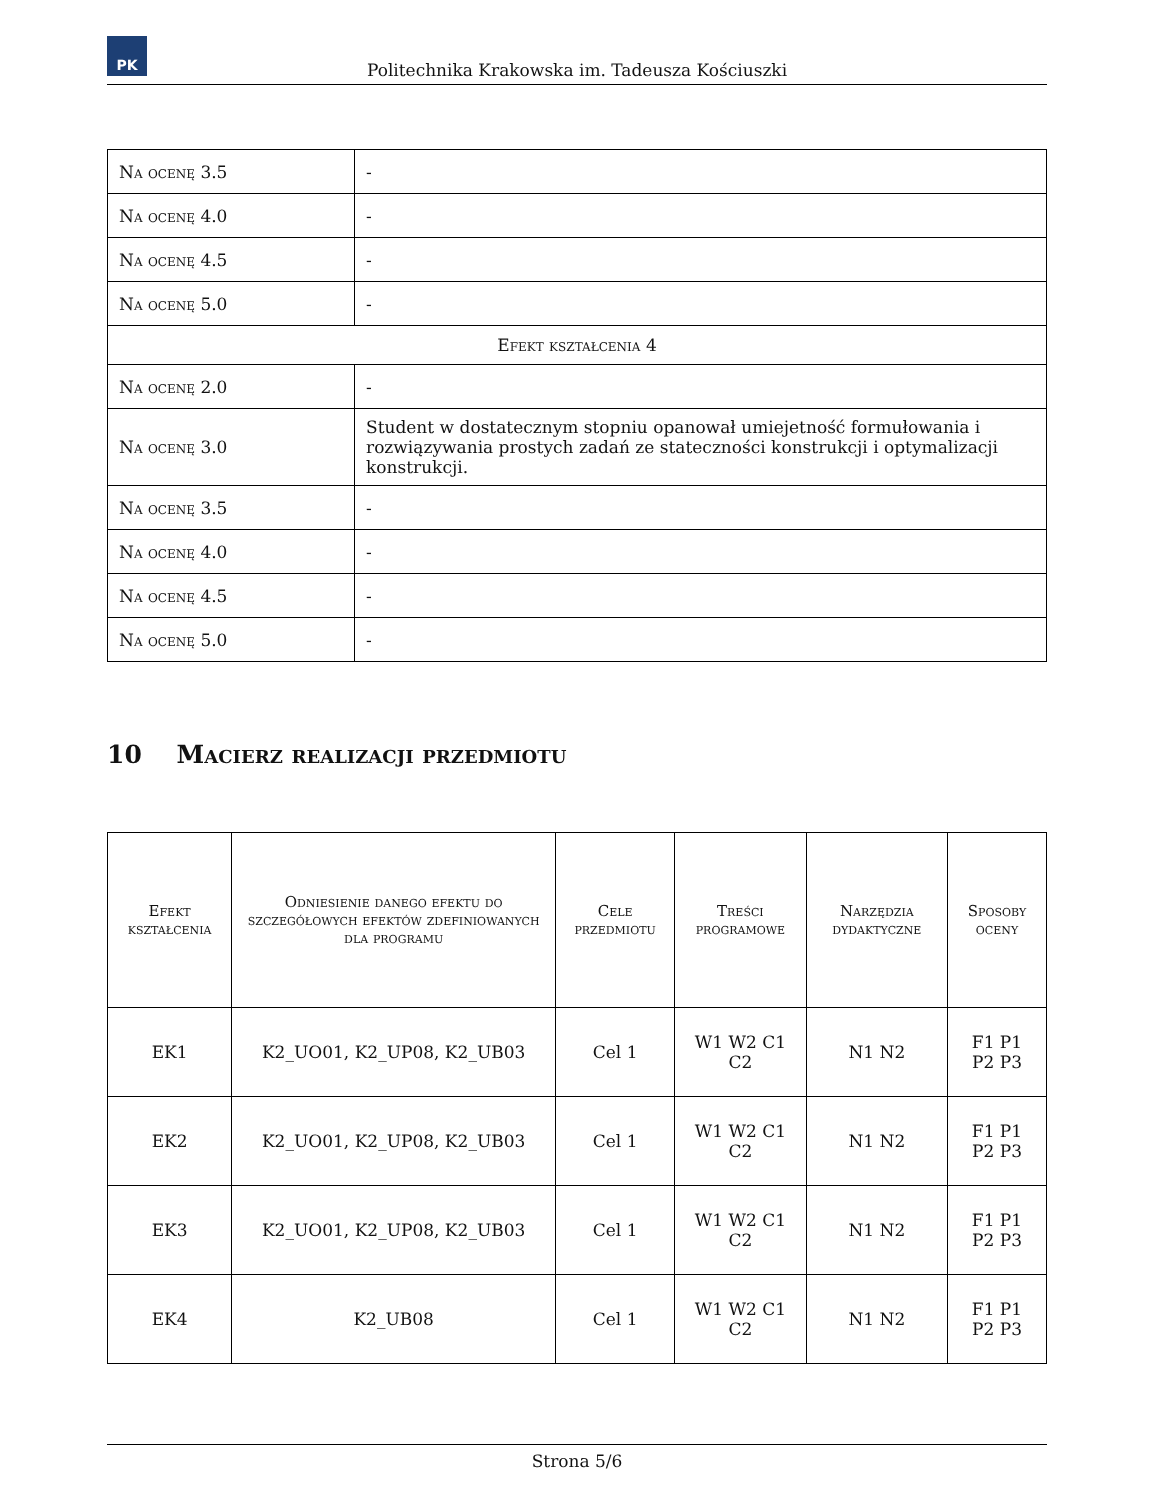PK
Politechnika Krakowska im. Tadeusza Kościuszki
| Na ocenę 3.5 | - |
| Na ocenę 4.0 | - |
| Na ocenę 4.5 | - |
| Na ocenę 5.0 | - |
| Efekt kształcenia 4 | |
| Na ocenę 2.0 | - |
| Na ocenę 3.0 | Student w dostatecznym stopniu opanował umiejetność formułowania i rozwiązywania prostych zadań ze stateczności konstrukcji i optymalizacji konstrukcji. |
| Na ocenę 3.5 | - |
| Na ocenę 4.0 | - |
| Na ocenę 4.5 | - |
| Na ocenę 5.0 | - |
10 Macierz realizacji przedmiotu
| Efekt kształcenia | Odniesienie danego efektu do szczegółowych efektów zdefiniowanych dla programu | Cele przedmiotu | Treści programowe | Narzędzia dydaktyczne | Sposoby oceny |
| --- | --- | --- | --- | --- | --- |
| EK1 | K2_UO01, K2_UP08, K2_UB03 | Cel 1 | W1 W2 C1 C2 | N1 N2 | F1 P1 P2 P3 |
| EK2 | K2_UO01, K2_UP08, K2_UB03 | Cel 1 | W1 W2 C1 C2 | N1 N2 | F1 P1 P2 P3 |
| EK3 | K2_UO01, K2_UP08, K2_UB03 | Cel 1 | W1 W2 C1 C2 | N1 N2 | F1 P1 P2 P3 |
| EK4 | K2_UB08 | Cel 1 | W1 W2 C1 C2 | N1 N2 | F1 P1 P2 P3 |
Strona 5/6